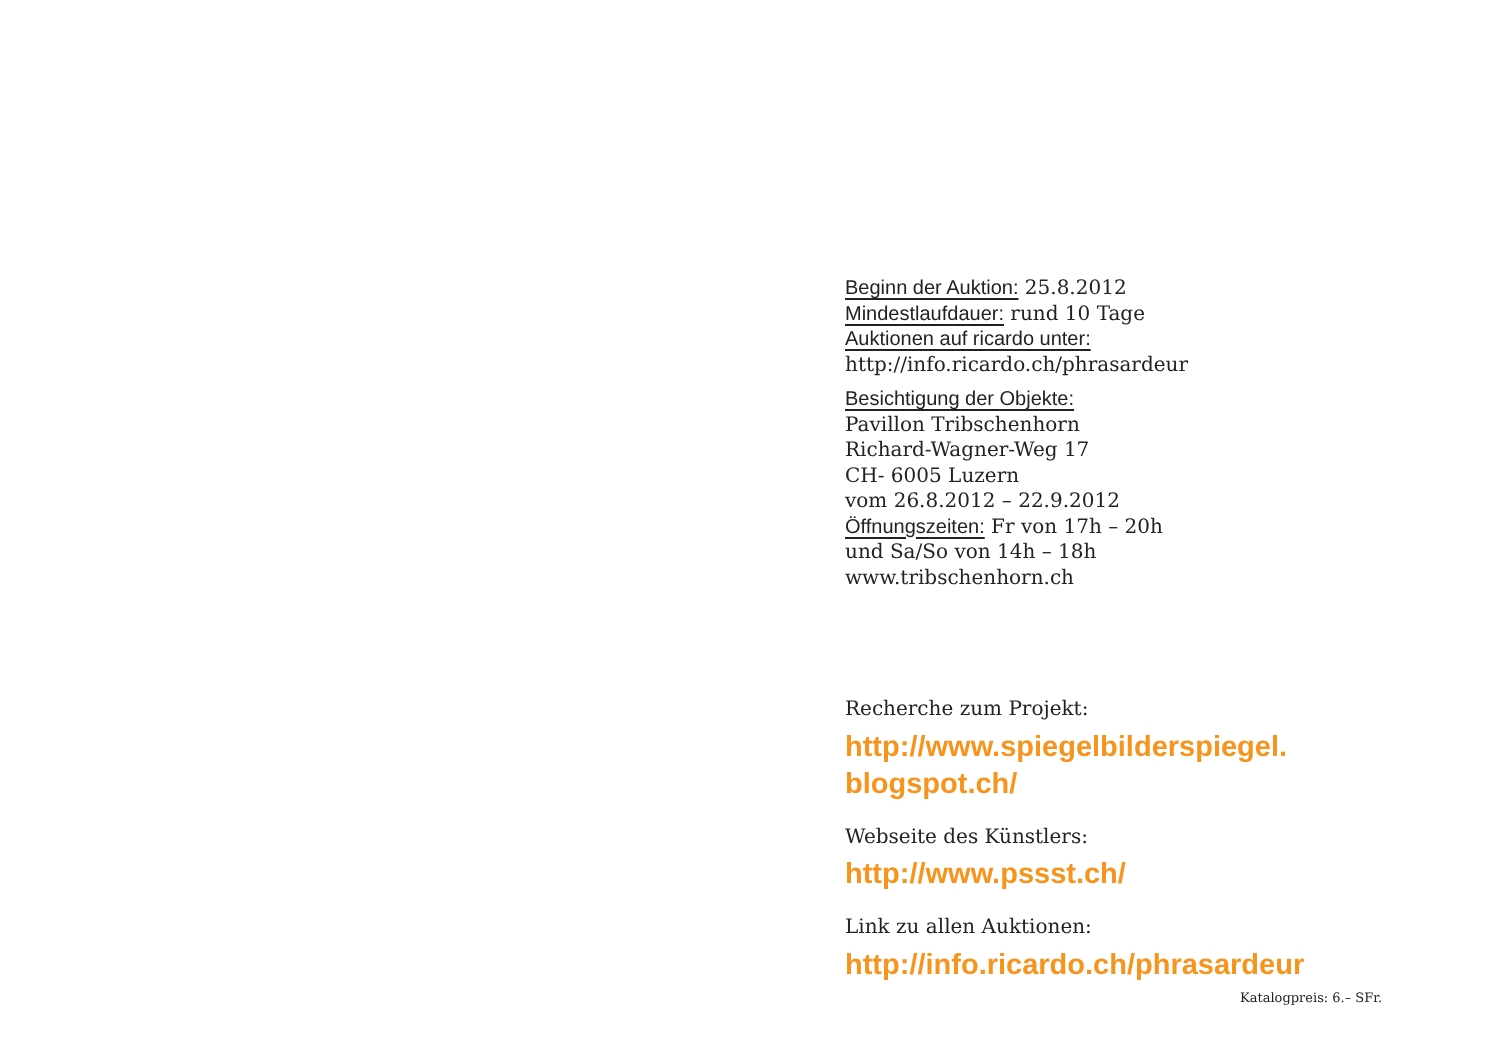Beginn der Auktion: 25.8.2012
Mindestlaufdauer: rund 10 Tage
Auktionen auf ricardo unter:
http://info.ricardo.ch/phrasardeur
Besichtigung der Objekte:
Pavillon Tribschenhorn
Richard-Wagner-Weg 17
CH- 6005 Luzern
vom 26.8.2012 – 22.9.2012
Öffnungszeiten: Fr von 17h – 20h
und Sa/So von 14h – 18h
www.tribschenhorn.ch
Recherche zum Projekt:
http://www.spiegelbilderspiegel.
blogspot.ch/
Webseite des Künstlers:
http://www.pssst.ch/
Link zu allen Auktionen:
http://info.ricardo.ch/phrasardeur
Katalogpreis: 6.– SFr.